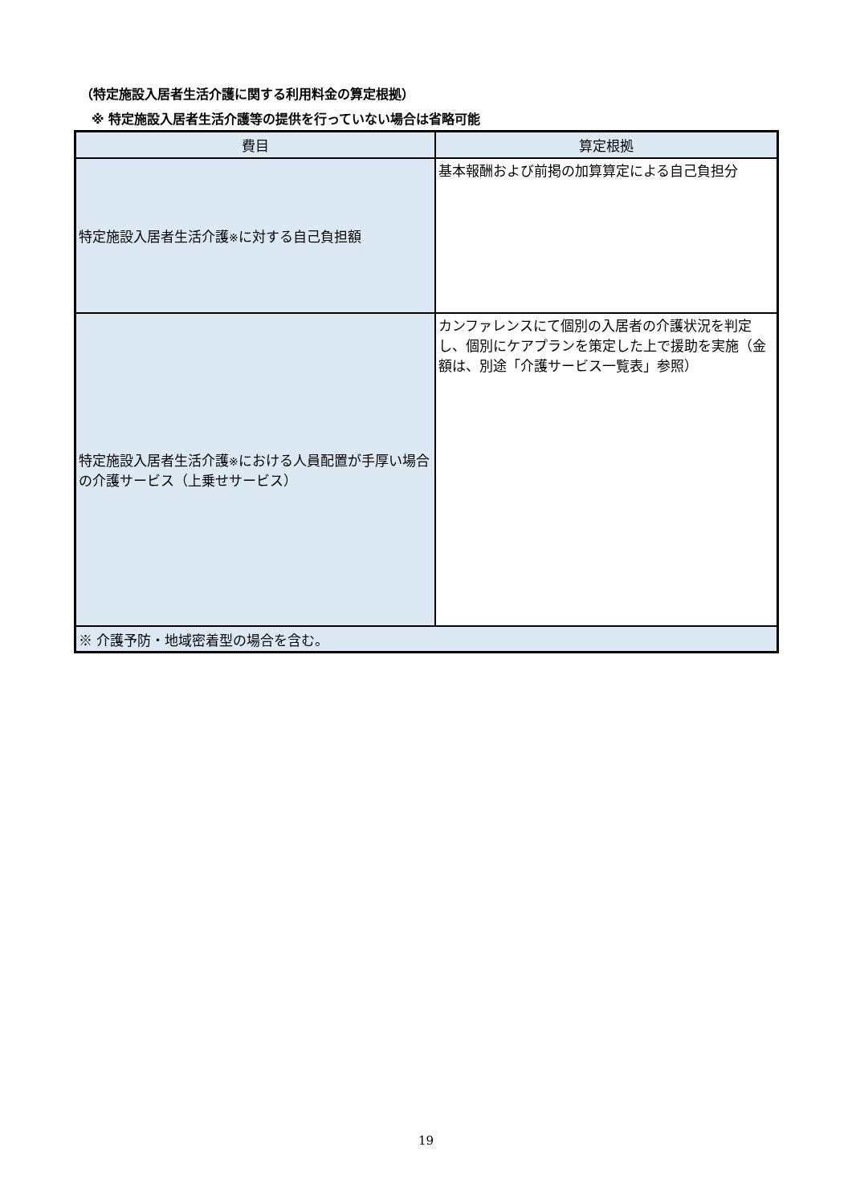（特定施設入居者生活介護に関する利用料金の算定根拠）
※ 特定施設入居者生活介護等の提供を行っていない場合は省略可能
| 費目 | 算定根拠 |
| --- | --- |
| 特定施設入居者生活介護 ※ に対する自己負担額 | 基本報酬および前掲の加算算定による自己負担分 |
| 特定施設入居者生活介護 ※ における人員配置が手厚い場合の介護サービス（上乗せサービス） | カンファレンスにて個別の入居者の介護状況を判定し、個別にケアプランを策定した上で援助を実施（金額は、別途「介護サービス一覧表」参照） |
| ※ 介護予防・地域密着型の場合を含む。 | |
19